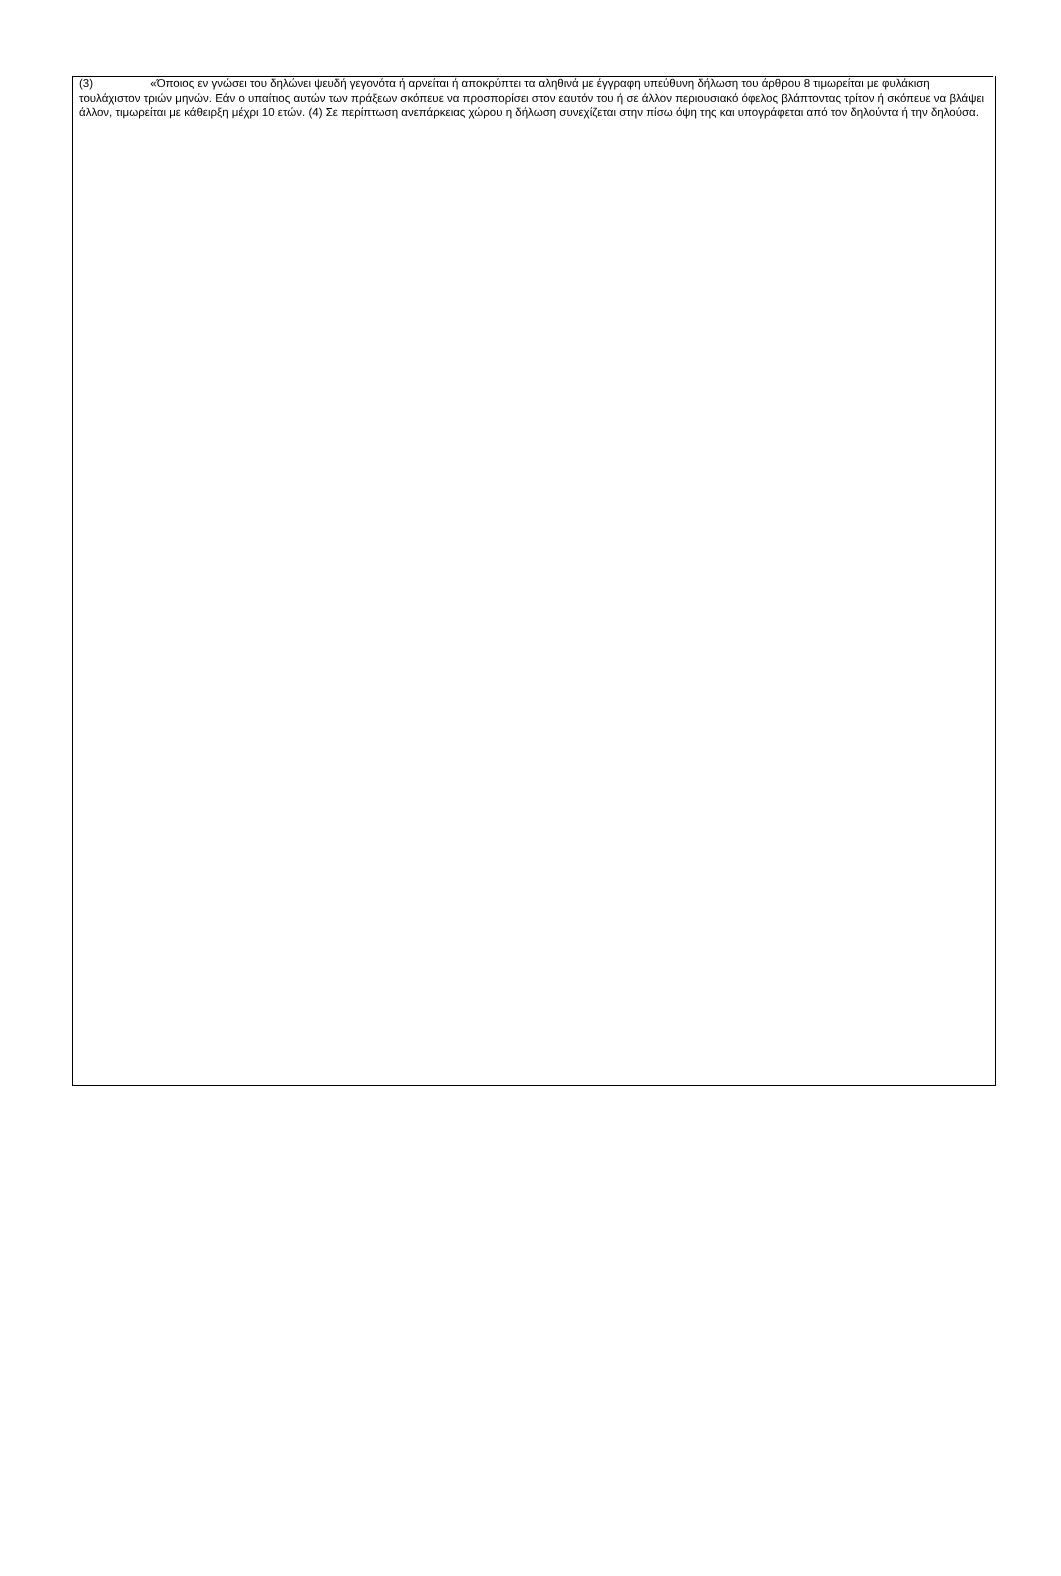(3) «Όποιος εν γνώσει του δηλώνει ψευδή γεγονότα ή αρνείται ή αποκρύπτει τα αληθινά με έγγραφη υπεύθυνη δήλωση του άρθρου 8 τιμωρείται με φυλάκιση τουλάχιστον τριών μηνών. Εάν ο υπαίτιος αυτών των πράξεων σκόπευε να προσπορίσει στον εαυτόν του ή σε άλλον περιουσιακό όφελος βλάπτοντας τρίτον ή σκόπευε να βλάψει άλλον, τιμωρείται με κάθειρξη μέχρι 10 ετών. (4) Σε περίπτωση ανεπάρκειας χώρου η δήλωση συνεχίζεται στην πίσω όψη της και υπογράφεται από τον δηλούντα ή την δηλούσα.